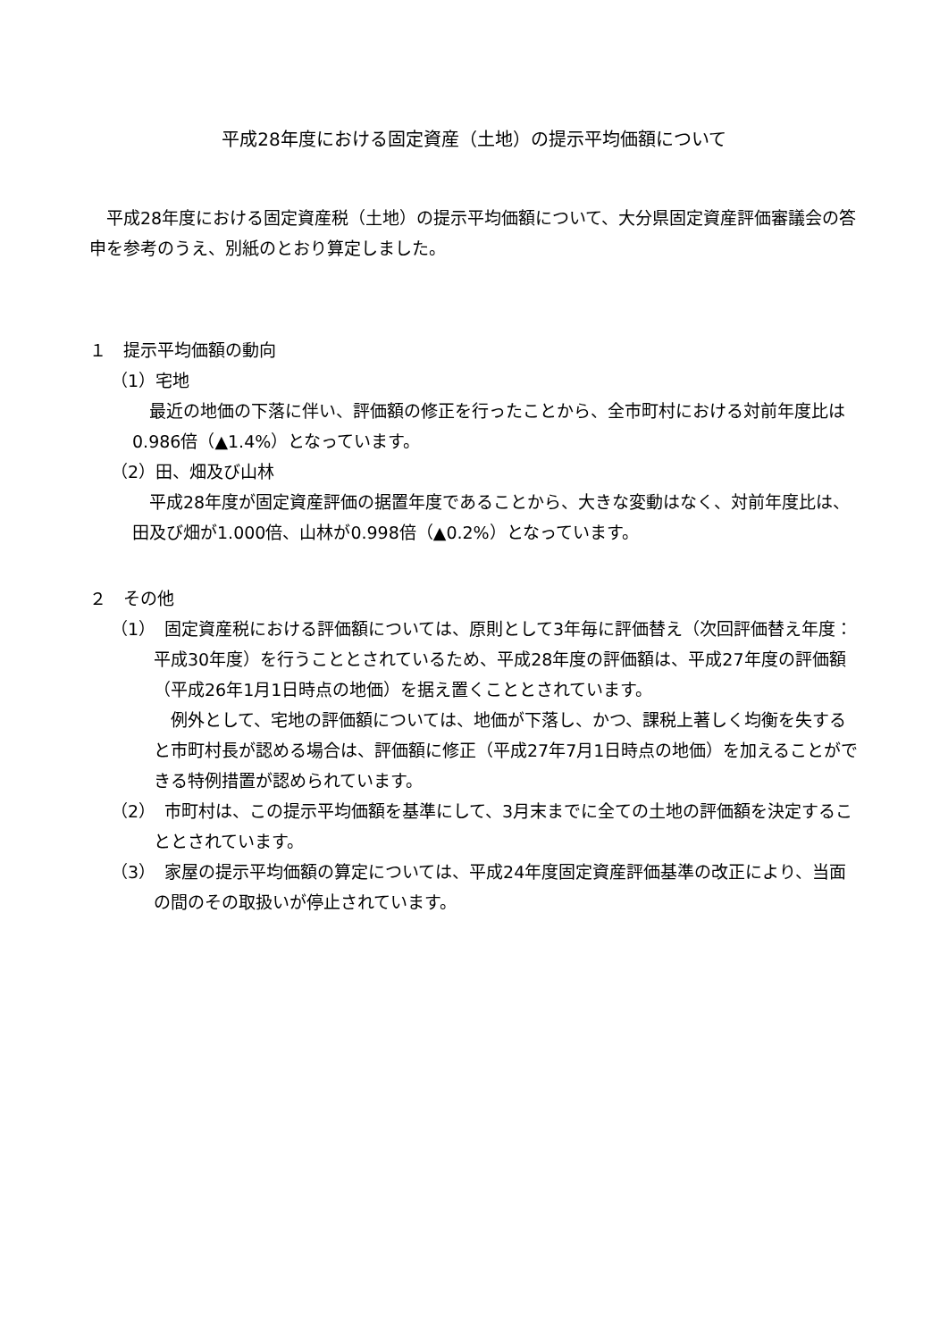平成28年度における固定資産（土地）の提示平均価額について
平成28年度における固定資産税（土地）の提示平均価額について、大分県固定資産評価審議会の答申を参考のうえ、別紙のとおり算定しました。
１　提示平均価額の動向
（1）宅地
最近の地価の下落に伴い、評価額の修正を行ったことから、全市町村における対前年度比は0.986倍（▲1.4%）となっています。
（2）田、畑及び山林
平成28年度が固定資産評価の据置年度であることから、大きな変動はなく、対前年度比は、田及び畑が1.000倍、山林が0.998倍（▲0.2%）となっています。
２　その他
（1）　固定資産税における評価額については、原則として3年毎に評価替え（次回評価替え年度：平成30年度）を行うこととされているため、平成28年度の評価額は、平成27年度の評価額（平成26年1月1日時点の地価）を据え置くこととされています。
例外として、宅地の評価額については、地価が下落し、かつ、課税上著しく均衡を失すると市町村長が認める場合は、評価額に修正（平成27年7月1日時点の地価）を加えることができる特例措置が認められています。
（2）　市町村は、この提示平均価額を基準にして、3月末までに全ての土地の評価額を決定することとされています。
（3）　家屋の提示平均価額の算定については、平成24年度固定資産評価基準の改正により、当面の間のその取扱いが停止されています。